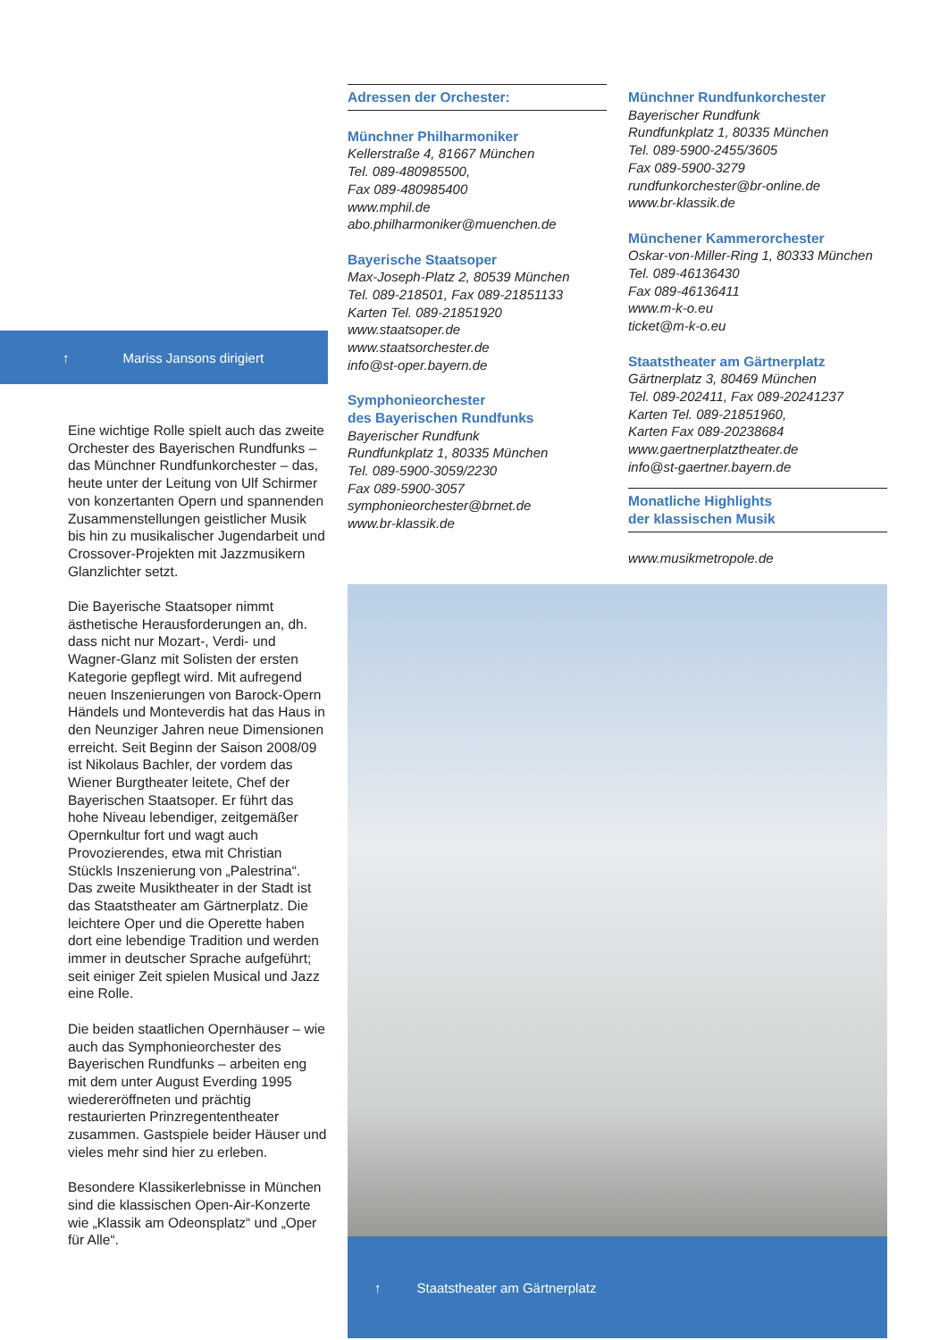↑ Mariss Jansons dirigiert
Eine wichtige Rolle spielt auch das zweite Orchester des Bayerischen Rundfunks – das Münchner Rundfunkorchester – das, heute unter der Leitung von Ulf Schirmer von konzertanten Opern und spannenden Zusammenstellungen geistlicher Musik bis hin zu musikalischer Jugendarbeit und Crossover-Projekten mit Jazzmusikern Glanzlichter setzt.
Die Bayerische Staatsoper nimmt ästhetische Herausforderungen an, dh. dass nicht nur Mozart-, Verdi- und Wagner-Glanz mit Solisten der ersten Kategorie gepflegt wird. Mit aufregend neuen Inszenierungen von Barock-Opern Händels und Monteverdis hat das Haus in den Neunziger Jahren neue Dimensionen erreicht. Seit Beginn der Saison 2008/09 ist Nikolaus Bachler, der vordem das Wiener Burgtheater leitete, Chef der Bayerischen Staatsoper. Er führt das hohe Niveau lebendiger, zeitgemäßer Opernkultur fort und wagt auch Provozierendes, etwa mit Christian Stückls Inszenierung von „Palestrina“. Das zweite Musiktheater in der Stadt ist das Staatstheater am Gärtnerplatz. Die leichtere Oper und die Operette haben dort eine lebendige Tradition und werden immer in deutscher Sprache aufgeführt; seit einiger Zeit spielen Musical und Jazz eine Rolle.
Die beiden staatlichen Opernhäuser – wie auch das Symphonieorchester des Bayerischen Rundfunks – arbeiten eng mit dem unter August Everding 1995 wiedereröffneten und prächtig restaurierten Prinzregententheater zusammen. Gastspiele beider Häuser und vieles mehr sind hier zu erleben.
Besondere Klassikerlebnisse in München sind die klassischen Open-Air-Konzerte wie „Klassik am Odeonsplatz“ und „Oper für Alle“.
Adressen der Orchester:
Münchner Philharmoniker
Kellerstraße 4, 81667 München
Tel. 089-480985500,
Fax 089-480985400
www.mphil.de
abo.philharmoniker@muenchen.de
Bayerische Staatsoper
Max-Joseph-Platz 2, 80539 München
Tel. 089-218501, Fax 089-21851133
Karten Tel. 089-21851920
www.staatsoper.de
www.staatsorchester.de
info@st-oper.bayern.de
Symphonieorchester
des Bayerischen Rundfunks
Bayerischer Rundfunk
Rundfunkplatz 1, 80335 München
Tel. 089-5900-3059/2230
Fax 089-5900-3057
symphonieorchester@brnet.de
www.br-klassik.de
Münchner Rundfunkorchester
Bayerischer Rundfunk
Rundfunkplatz 1, 80335 München
Tel. 089-5900-2455/3605
Fax 089-5900-3279
rundfunkorchester@br-online.de
www.br-klassik.de
Münchener Kammerorchester
Oskar-von-Miller-Ring 1, 80333 München
Tel. 089-46136430
Fax 089-46136411
www.m-k-o.eu
ticket@m-k-o.eu
Staatstheater am Gärtnerplatz
Gärtnerplatz 3, 80469 München
Tel. 089-202411, Fax 089-20241237
Karten Tel. 089-21851960,
Karten Fax 089-20238684
www.gaertnerplatztheater.de
info@st-gaertner.bayern.de
Monatliche Highlights
der klassischen Musik
www.musikmetropole.de
↑ Staatstheater am Gärtnerplatz